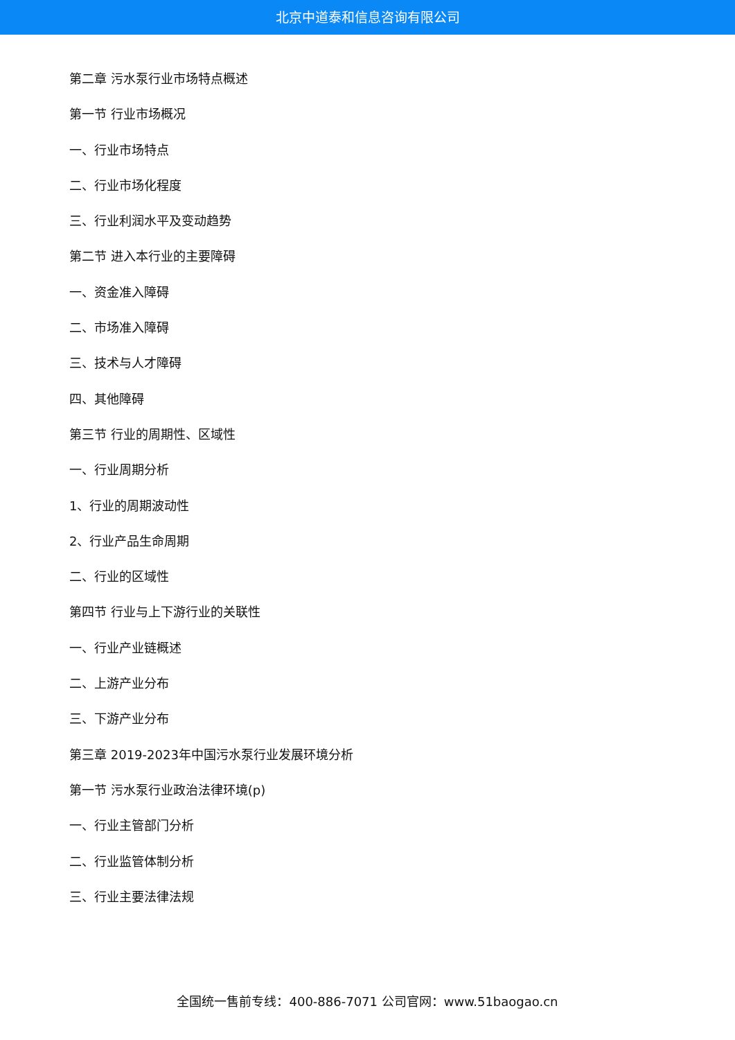北京中道泰和信息咨询有限公司
第二章 污水泵行业市场特点概述
第一节 行业市场概况
一、行业市场特点
二、行业市场化程度
三、行业利润水平及变动趋势
第二节 进入本行业的主要障碍
一、资金准入障碍
二、市场准入障碍
三、技术与人才障碍
四、其他障碍
第三节 行业的周期性、区域性
一、行业周期分析
1、行业的周期波动性
2、行业产品生命周期
二、行业的区域性
第四节 行业与上下游行业的关联性
一、行业产业链概述
二、上游产业分布
三、下游产业分布
第三章 2019-2023年中国污水泵行业发展环境分析
第一节 污水泵行业政治法律环境(p)
一、行业主管部门分析
二、行业监管体制分析
三、行业主要法律法规
全国统一售前专线：400-886-7071 公司官网：www.51baogao.cn